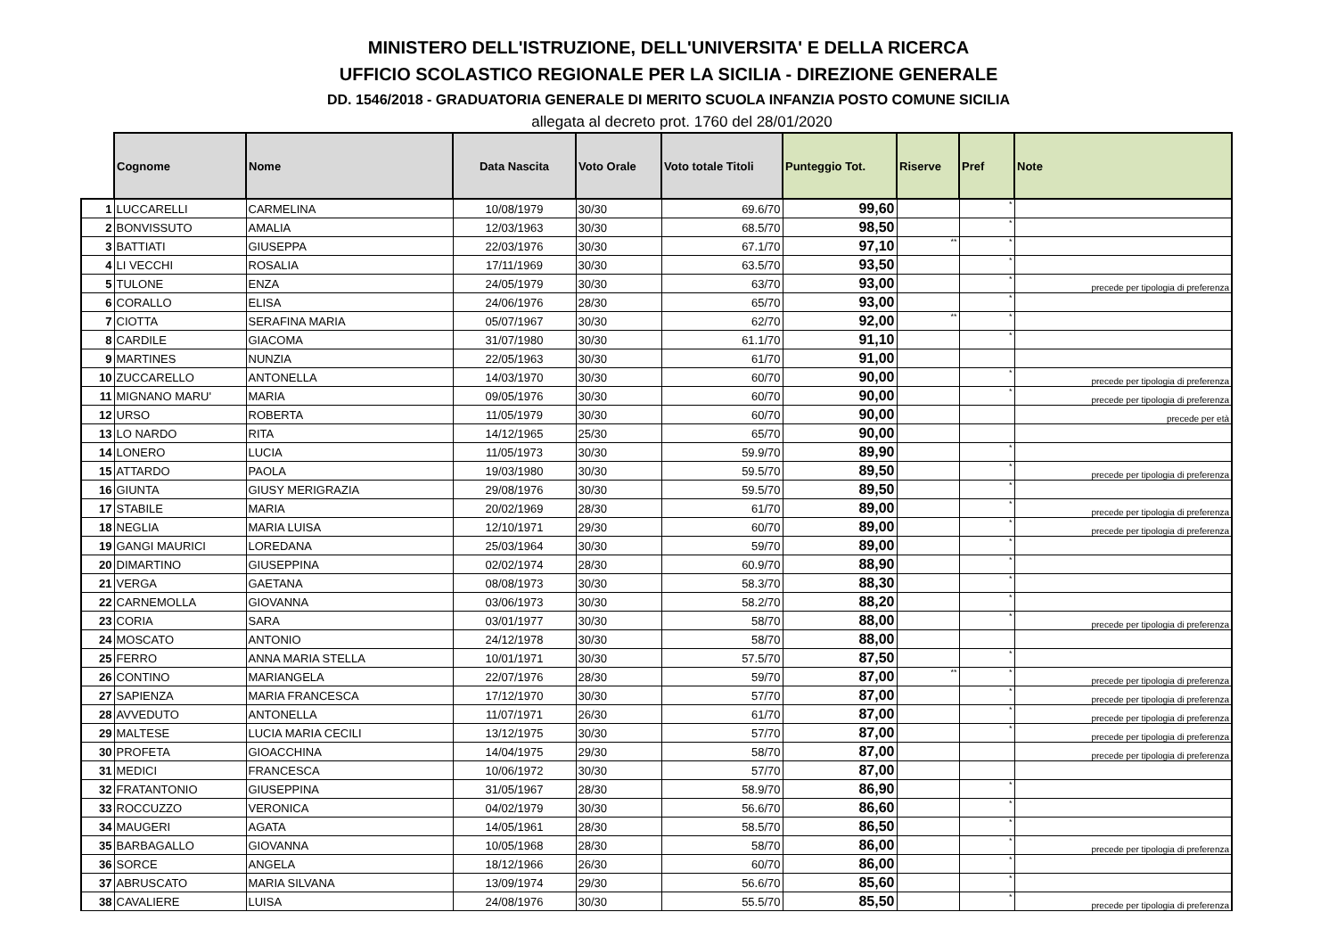MINISTERO DELL'ISTRUZIONE, DELL'UNIVERSITA' E DELLA RICERCA
UFFICIO SCOLASTICO REGIONALE PER LA SICILIA - DIREZIONE GENERALE
DD. 1546/2018 - GRADUATORIA GENERALE DI MERITO SCUOLA INFANZIA POSTO COMUNE SICILIA
allegata al decreto prot. 1760 del 28/01/2020
| | Cognome | Nome | Data Nascita | Voto Orale | Voto totale Titoli | Punteggio Tot. | Riserve | Pref | Note |
| --- | --- | --- | --- | --- | --- | --- | --- | --- | --- |
| 1 | LUCCARELLI | CARMELINA | 10/08/1979 | 30/30 | 69.6/70 | 99,60 | | * | |
| 2 | BONVISSUTO | AMALIA | 12/03/1963 | 30/30 | 68.5/70 | 98,50 | | * | |
| 3 | BATTIATI | GIUSEPPA | 22/03/1976 | 30/30 | 67.1/70 | 97,10 | ** | * | |
| 4 | LI VECCHI | ROSALIA | 17/11/1969 | 30/30 | 63.5/70 | 93,50 | | * | |
| 5 | TULONE | ENZA | 24/05/1979 | 30/30 | 63/70 | 93,00 | | * | precede per tipologia di preferenza |
| 6 | CORALLO | ELISA | 24/06/1976 | 28/30 | 65/70 | 93,00 | | * | |
| 7 | CIOTTA | SERAFINA MARIA | 05/07/1967 | 30/30 | 62/70 | 92,00 | ** | * | |
| 8 | CARDILE | GIACOMA | 31/07/1980 | 30/30 | 61.1/70 | 91,10 | | * | |
| 9 | MARTINES | NUNZIA | 22/05/1963 | 30/30 | 61/70 | 91,00 | | | |
| 10 | ZUCCARELLO | ANTONELLA | 14/03/1970 | 30/30 | 60/70 | 90,00 | | * | precede per tipologia di preferenza |
| 11 | MIGNANO MARU' | MARIA | 09/05/1976 | 30/30 | 60/70 | 90,00 | | * | precede per tipologia di preferenza |
| 12 | URSO | ROBERTA | 11/05/1979 | 30/30 | 60/70 | 90,00 | | | precede per età |
| 13 | LO NARDO | RITA | 14/12/1965 | 25/30 | 65/70 | 90,00 | | | |
| 14 | LONERO | LUCIA | 11/05/1973 | 30/30 | 59.9/70 | 89,90 | | * | |
| 15 | ATTARDO | PAOLA | 19/03/1980 | 30/30 | 59.5/70 | 89,50 | | * | precede per tipologia di preferenza |
| 16 | GIUNTA | GIUSY MERIGRAZIA | 29/08/1976 | 30/30 | 59.5/70 | 89,50 | | * | |
| 17 | STABILE | MARIA | 20/02/1969 | 28/30 | 61/70 | 89,00 | | * | precede per tipologia di preferenza |
| 18 | NEGLIA | MARIA LUISA | 12/10/1971 | 29/30 | 60/70 | 89,00 | | * | precede per tipologia di preferenza |
| 19 | GANGI MAURICI | LOREDANA | 25/03/1964 | 30/30 | 59/70 | 89,00 | | * | |
| 20 | DIMARTINO | GIUSEPPINA | 02/02/1974 | 28/30 | 60.9/70 | 88,90 | | * | |
| 21 | VERGA | GAETANA | 08/08/1973 | 30/30 | 58.3/70 | 88,30 | | * | |
| 22 | CARNEMOLLA | GIOVANNA | 03/06/1973 | 30/30 | 58.2/70 | 88,20 | | * | |
| 23 | CORIA | SARA | 03/01/1977 | 30/30 | 58/70 | 88,00 | | * | precede per tipologia di preferenza |
| 24 | MOSCATO | ANTONIO | 24/12/1978 | 30/30 | 58/70 | 88,00 | | | |
| 25 | FERRO | ANNA MARIA STELLA | 10/01/1971 | 30/30 | 57.5/70 | 87,50 | | * | |
| 26 | CONTINO | MARIANGELA | 22/07/1976 | 28/30 | 59/70 | 87,00 | ** | * | precede per tipologia di preferenza |
| 27 | SAPIENZA | MARIA FRANCESCA | 17/12/1970 | 30/30 | 57/70 | 87,00 | | * | precede per tipologia di preferenza |
| 28 | AVVEDUTO | ANTONELLA | 11/07/1971 | 26/30 | 61/70 | 87,00 | | * | precede per tipologia di preferenza |
| 29 | MALTESE | LUCIA MARIA CECILI | 13/12/1975 | 30/30 | 57/70 | 87,00 | | * | precede per tipologia di preferenza |
| 30 | PROFETA | GIOACCHINA | 14/04/1975 | 29/30 | 58/70 | 87,00 | | | precede per tipologia di preferenza |
| 31 | MEDICI | FRANCESCA | 10/06/1972 | 30/30 | 57/70 | 87,00 | | | |
| 32 | FRATANTONIO | GIUSEPPINA | 31/05/1967 | 28/30 | 58.9/70 | 86,90 | | * | |
| 33 | ROCCUZZO | VERONICA | 04/02/1979 | 30/30 | 56.6/70 | 86,60 | | * | |
| 34 | MAUGERI | AGATA | 14/05/1961 | 28/30 | 58.5/70 | 86,50 | | * | |
| 35 | BARBAGALLO | GIOVANNA | 10/05/1968 | 28/30 | 58/70 | 86,00 | | * | precede per tipologia di preferenza |
| 36 | SORCE | ANGELA | 18/12/1966 | 26/30 | 60/70 | 86,00 | | * | |
| 37 | ABRUSCATO | MARIA SILVANA | 13/09/1974 | 29/30 | 56.6/70 | 85,60 | | * | |
| 38 | CAVALIERE | LUISA | 24/08/1976 | 30/30 | 55.5/70 | 85,50 | | * | precede per tipologia di preferenza |